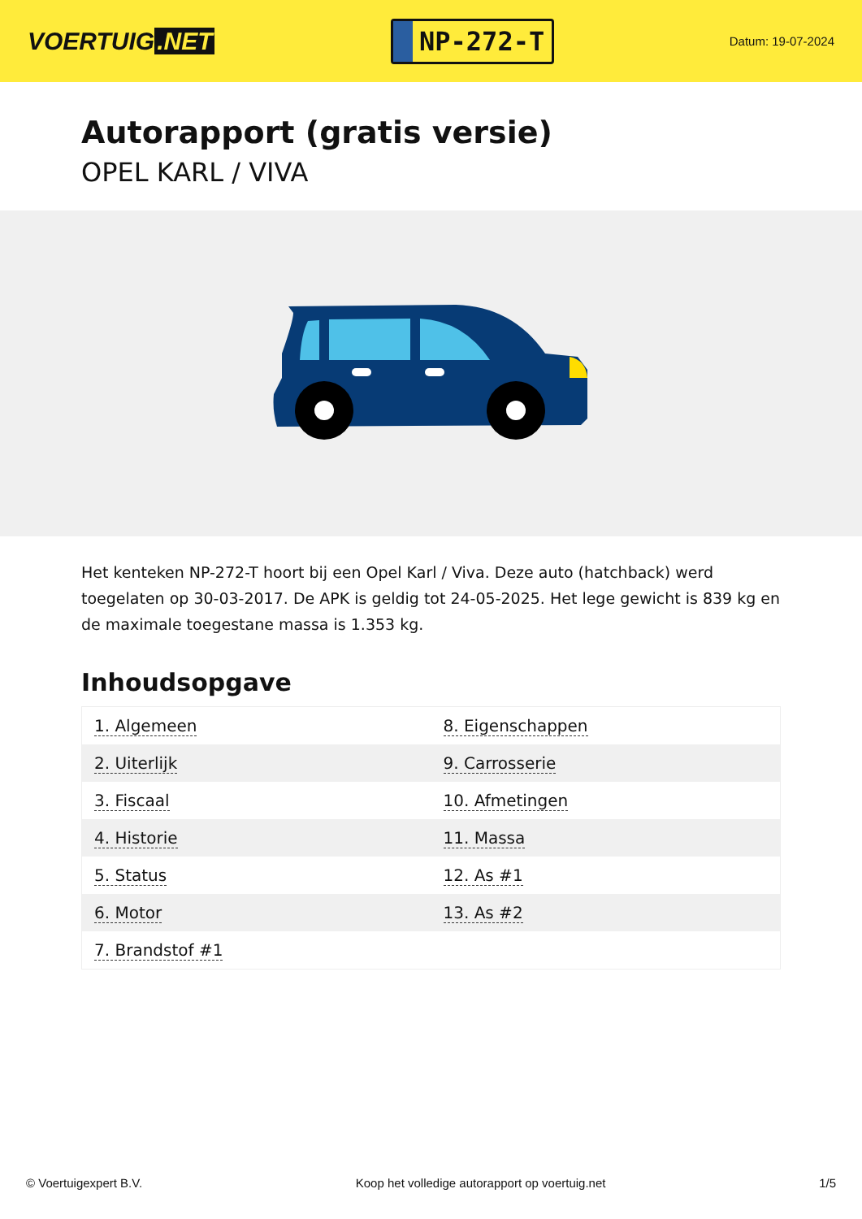VOERTUIG.NET
NP-272-T
Datum: 19-07-2024
Autorapport (gratis versie)
OPEL KARL / VIVA
Het kenteken NP-272-T hoort bij een Opel Karl / Viva. Deze auto (hatchback) werd toegelaten op 30-03-2017. De APK is geldig tot 24-05-2025. Het lege gewicht is 839 kg en de maximale toegestane massa is 1.353 kg.
Inhoudsopgave
| 1. Algemeen | 8. Eigenschappen |
| 2. Uiterlijk | 9. Carrosserie |
| 3. Fiscaal | 10. Afmetingen |
| 4. Historie | 11. Massa |
| 5. Status | 12. As #1 |
| 6. Motor | 13. As #2 |
| 7. Brandstof #1 | |
© Voertuigexpert B.V. Koop het volledige autorapport op voertuig.net 1/5